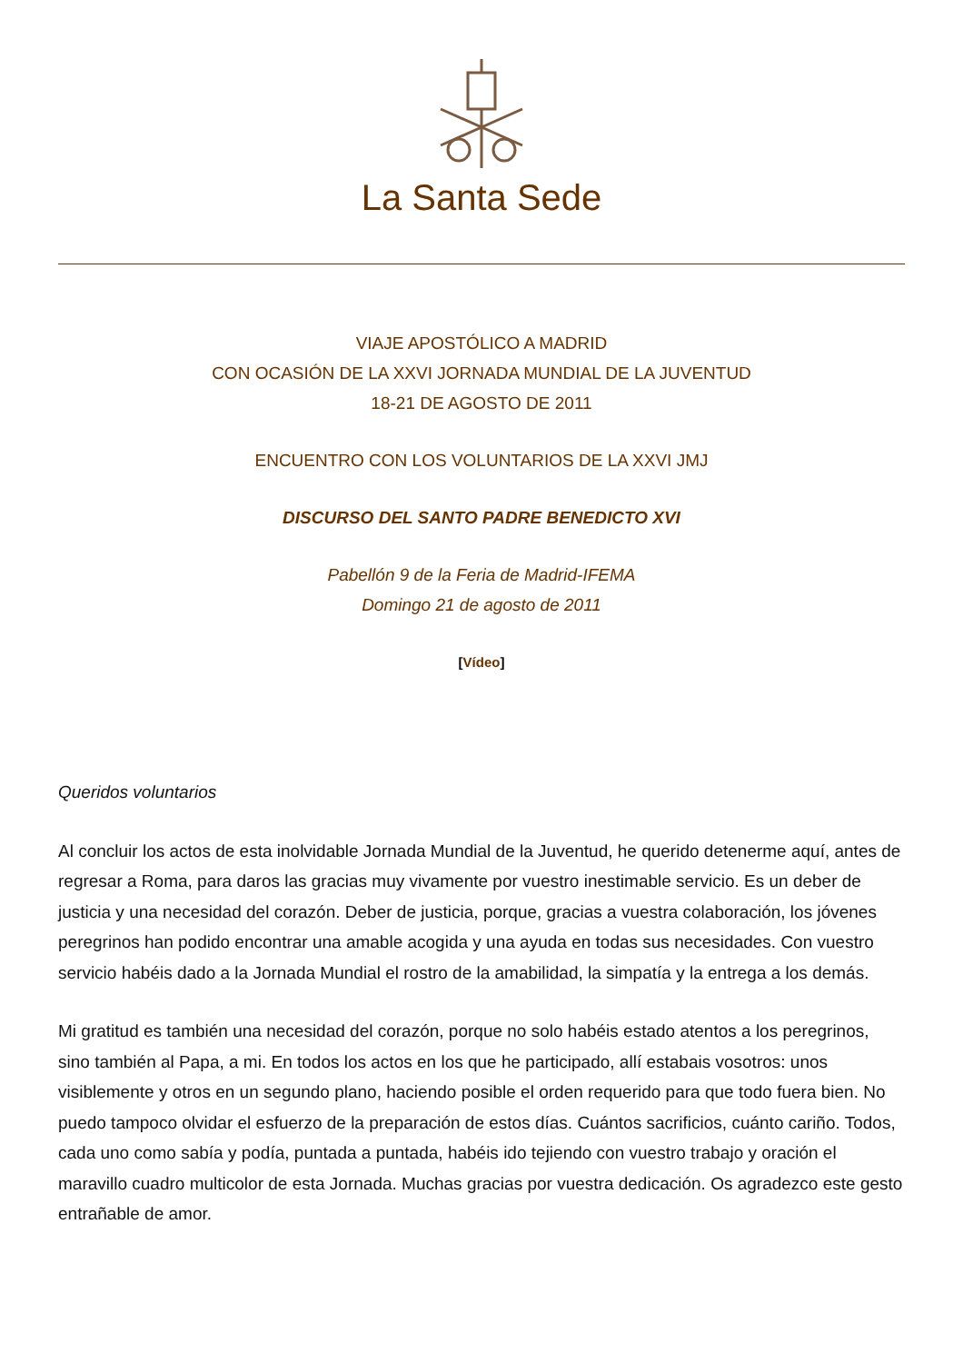La Santa Sede
VIAJE APOSTÓLICO A MADRID
CON OCASIÓN DE LA XXVI JORNADA MUNDIAL DE LA JUVENTUD
18-21 DE AGOSTO DE 2011
ENCUENTRO CON LOS VOLUNTARIOS DE LA XXVI JMJ
DISCURSO DEL SANTO PADRE BENEDICTO XVI
Pabellón 9 de la Feria de Madrid-IFEMA
Domingo 21 de agosto de 2011
[Vídeo]
Queridos voluntarios
Al concluir los actos de esta inolvidable Jornada Mundial de la Juventud, he querido detenerme aquí, antes de regresar a Roma, para daros las gracias muy vivamente por vuestro inestimable servicio. Es un deber de justicia y una necesidad del corazón. Deber de justicia, porque, gracias a vuestra colaboración, los jóvenes peregrinos han podido encontrar una amable acogida y una ayuda en todas sus necesidades. Con vuestro servicio habéis dado a la Jornada Mundial el rostro de la amabilidad, la simpatía y la entrega a los demás.
Mi gratitud es también una necesidad del corazón, porque no solo habéis estado atentos a los peregrinos, sino también al Papa, a mi. En todos los actos en los que he participado, allí estabais vosotros: unos visiblemente y otros en un segundo plano, haciendo posible el orden requerido para que todo fuera bien. No puedo tampoco olvidar el esfuerzo de la preparación de estos días. Cuántos sacrificios, cuánto cariño. Todos, cada uno como sabía y podía, puntada a puntada, habéis ido tejiendo con vuestro trabajo y oración el maravillo cuadro multicolor de esta Jornada. Muchas gracias por vuestra dedicación. Os agradezco este gesto entrañable de amor.